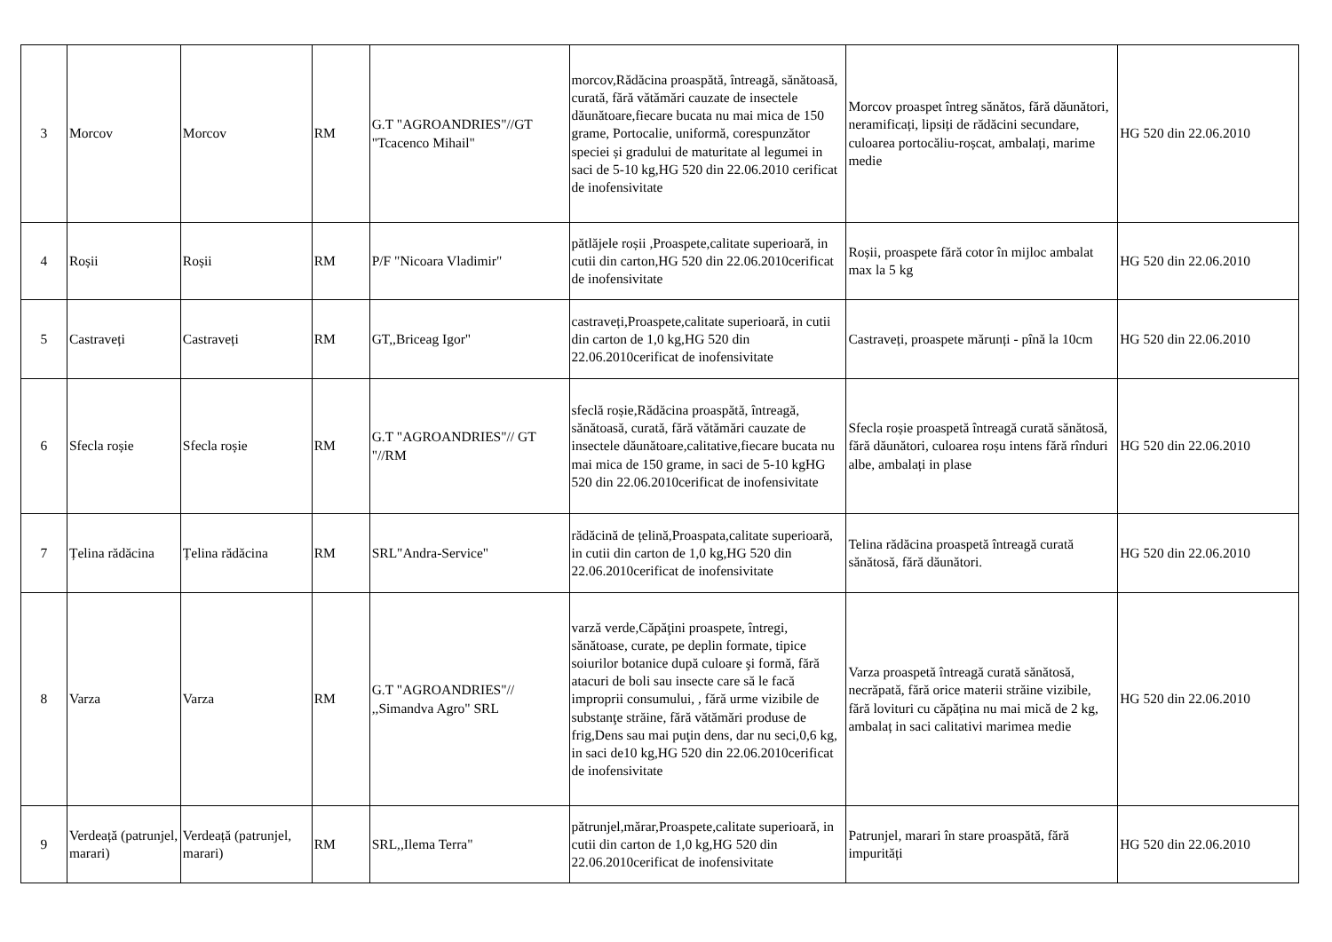| 3 | Morcov | Morcov | RM | G.T "AGROANDRIES"//GT "Tcacenco Mihail" | morcov,Rădăcina proaspătă, întreagă, sănătoasă, curată, fără vătămări cauzate de insectele dăunătoare,fiecare bucata nu mai mica de 150 grame, Portocalie, uniformă, corespunzător speciei și gradului de maturitate al legumei in saci de 5-10 kg,HG 520 din 22.06.2010 cerificat de inofensivitate | Morcov proaspet întreg sănătos, fără dăunători, neramificați, lipsiți de rădăcini secundare, culoarea portocăliu-roșcat, ambalați, marime medie | HG 520 din 22.06.2010 |
| 4 | Roșii | Roșii | RM | P/F "Nicoara Vladimir" | pătlăjele roșii ,Proaspete,calitate superioară, in cutii din carton,HG 520 din 22.06.2010cerificat de inofensivitate | Roșii, proaspete fără cotor în mijloc ambalat max la 5 kg | HG 520 din 22.06.2010 |
| 5 | Castraveți | Castraveți | RM | GT,,Briceag Igor" | castraveți,Proaspete,calitate superioară, in cutii din carton de 1,0 kg,HG 520 din 22.06.2010cerificat de inofensivitate | Castraveți, proaspete mărunți - pînă la 10cm | HG 520 din 22.06.2010 |
| 6 | Sfecla roșie | Sfecla roșie | RM | G.T "AGROANDRIES"// GT "//RM | sfeclă roșie,Rădăcina proaspătă, întreagă, sănătoasă, curată, fără vătămări cauzate de insectele dăunătoare,calitative,fiecare bucata nu mai mica de 150 grame, in saci de 5-10 kgHG 520 din 22.06.2010cerificat de inofensivitate | Sfecla roșie proaspetă întreagă curată sănătosă, fără dăunători, culoarea roșu intens fără rînduri albe, ambalați in plase | HG 520 din 22.06.2010 |
| 7 | Țelina rădăcina | Țelina rădăcina | RM | SRL"Andra-Service" | rădăcină de țelină,Proaspata,calitate superioară, in cutii din carton de 1,0 kg,HG 520 din 22.06.2010cerificat de inofensivitate | Telina rădăcina proaspetă întreagă curată sănătosă, fără dăunători. | HG 520 din 22.06.2010 |
| 8 | Varza | Varza | RM | G.T "AGROANDRIES"// ,,Simandva Agro" SRL | varză verde,Căpăţini proaspete, întregi, sănătoase, curate, pe deplin formate, tipice soiurilor botanice după culoare şi formă, fără atacuri de boli sau insecte care să le facă improprii consumului, , fără urme vizibile de substanţe străine, fără vătămări produse de frig,Dens sau mai puţin dens, dar nu seci,0,6 kg, in saci de10 kg,HG 520 din 22.06.2010cerificat de inofensivitate | Varza proaspetă întreagă curată sănătosă, necrăpată, fără orice materii străine vizibile, fără lovituri cu căpățina nu mai mică de 2 kg, ambalaț in saci calitativi marimea medie | HG 520 din 22.06.2010 |
| 9 | Verdeață (patrunjel, marari) | Verdeață (patrunjel, marari) | RM | SRL,,Ilema Terra" | pătrunjel,mărar,Proaspete,calitate superioară, in cutii din carton de 1,0 kg,HG 520 din 22.06.2010cerificat de inofensivitate | Patrunjel, marari în stare proaspătă, fără impurități | HG 520 din 22.06.2010 |